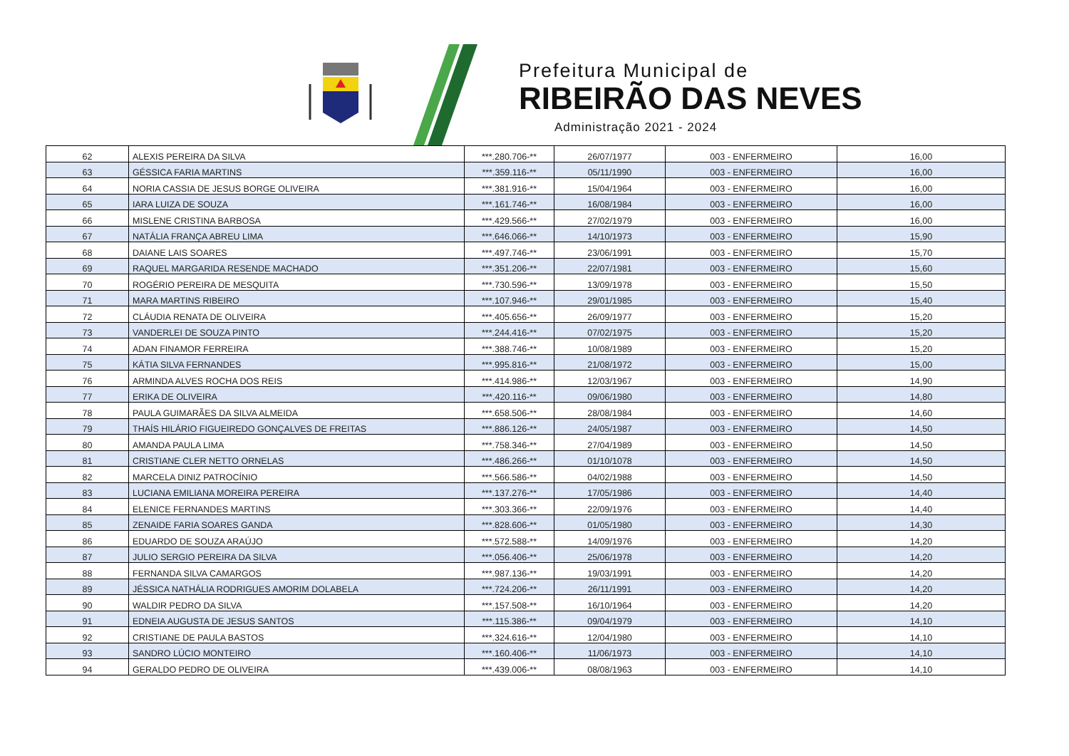Prefeitura Municipal de
RIBEIRÃO DAS NEVES
Administração 2021 - 2024
| 62 | ALEXIS PEREIRA DA SILVA | ***.280.706-** | 26/07/1977 | 003 - ENFERMEIRO | 16,00 |
| 63 | GÉSSICA FARIA MARTINS | ***.359.116-** | 05/11/1990 | 003 - ENFERMEIRO | 16,00 |
| 64 | NORIA CASSIA DE JESUS BORGE OLIVEIRA | ***.381.916-** | 15/04/1964 | 003 - ENFERMEIRO | 16,00 |
| 65 | IARA LUIZA DE SOUZA | ***.161.746-** | 16/08/1984 | 003 - ENFERMEIRO | 16,00 |
| 66 | MISLENE CRISTINA BARBOSA | ***.429.566-** | 27/02/1979 | 003 - ENFERMEIRO | 16,00 |
| 67 | NATÁLIA FRANÇA ABREU LIMA | ***.646.066-** | 14/10/1973 | 003 - ENFERMEIRO | 15,90 |
| 68 | DAIANE LAIS SOARES | ***.497.746-** | 23/06/1991 | 003 - ENFERMEIRO | 15,70 |
| 69 | RAQUEL MARGARIDA RESENDE MACHADO | ***.351.206-** | 22/07/1981 | 003 - ENFERMEIRO | 15,60 |
| 70 | ROGÉRIO PEREIRA DE MESQUITA | ***.730.596-** | 13/09/1978 | 003 - ENFERMEIRO | 15,50 |
| 71 | MARA MARTINS RIBEIRO | ***.107.946-** | 29/01/1985 | 003 - ENFERMEIRO | 15,40 |
| 72 | CLÁUDIA RENATA DE OLIVEIRA | ***.405.656-** | 26/09/1977 | 003 - ENFERMEIRO | 15,20 |
| 73 | VANDERLEI DE SOUZA PINTO | ***.244.416-** | 07/02/1975 | 003 - ENFERMEIRO | 15,20 |
| 74 | ADAN FINAMOR FERREIRA | ***.388.746-** | 10/08/1989 | 003 - ENFERMEIRO | 15,20 |
| 75 | KÁTIA SILVA FERNANDES | ***.995.816-** | 21/08/1972 | 003 - ENFERMEIRO | 15,00 |
| 76 | ARMINDA ALVES ROCHA DOS REIS | ***.414.986-** | 12/03/1967 | 003 - ENFERMEIRO | 14,90 |
| 77 | ERIKA DE OLIVEIRA | ***.420.116-** | 09/06/1980 | 003 - ENFERMEIRO | 14,80 |
| 78 | PAULA GUIMARÃES DA SILVA ALMEIDA | ***.658.506-** | 28/08/1984 | 003 - ENFERMEIRO | 14,60 |
| 79 | THAÍS HILÁRIO FIGUEIREDO GONÇALVES DE FREITAS | ***.886.126-** | 24/05/1987 | 003 - ENFERMEIRO | 14,50 |
| 80 | AMANDA PAULA LIMA | ***.758.346-** | 27/04/1989 | 003 - ENFERMEIRO | 14,50 |
| 81 | CRISTIANE CLER NETTO ORNELAS | ***.486.266-** | 01/10/1078 | 003 - ENFERMEIRO | 14,50 |
| 82 | MARCELA DINIZ PATROCÍNIO | ***.566.586-** | 04/02/1988 | 003 - ENFERMEIRO | 14,50 |
| 83 | LUCIANA EMILIANA MOREIRA PEREIRA | ***.137.276-** | 17/05/1986 | 003 - ENFERMEIRO | 14,40 |
| 84 | ELENICE FERNANDES MARTINS | ***.303.366-** | 22/09/1976 | 003 - ENFERMEIRO | 14,40 |
| 85 | ZENAIDE FARIA SOARES GANDA | ***.828.606-** | 01/05/1980 | 003 - ENFERMEIRO | 14,30 |
| 86 | EDUARDO DE SOUZA ARAÚJO | ***.572.588-** | 14/09/1976 | 003 - ENFERMEIRO | 14,20 |
| 87 | JULIO SERGIO PEREIRA DA SILVA | ***.056.406-** | 25/06/1978 | 003 - ENFERMEIRO | 14,20 |
| 88 | FERNANDA SILVA CAMARGOS | ***.987.136-** | 19/03/1991 | 003 - ENFERMEIRO | 14,20 |
| 89 | JÉSSICA NATHÁLIA RODRIGUES AMORIM DOLABELA | ***.724.206-** | 26/11/1991 | 003 - ENFERMEIRO | 14,20 |
| 90 | WALDIR PEDRO DA SILVA | ***.157.508-** | 16/10/1964 | 003 - ENFERMEIRO | 14,20 |
| 91 | EDNEIA AUGUSTA DE JESUS SANTOS | ***.115.386-** | 09/04/1979 | 003 - ENFERMEIRO | 14,10 |
| 92 | CRISTIANE DE PAULA BASTOS | ***.324.616-** | 12/04/1980 | 003 - ENFERMEIRO | 14,10 |
| 93 | SANDRO LÚCIO MONTEIRO | ***.160.406-** | 11/06/1973 | 003 - ENFERMEIRO | 14,10 |
| 94 | GERALDO PEDRO DE OLIVEIRA | ***.439.006-** | 08/08/1963 | 003 - ENFERMEIRO | 14,10 |